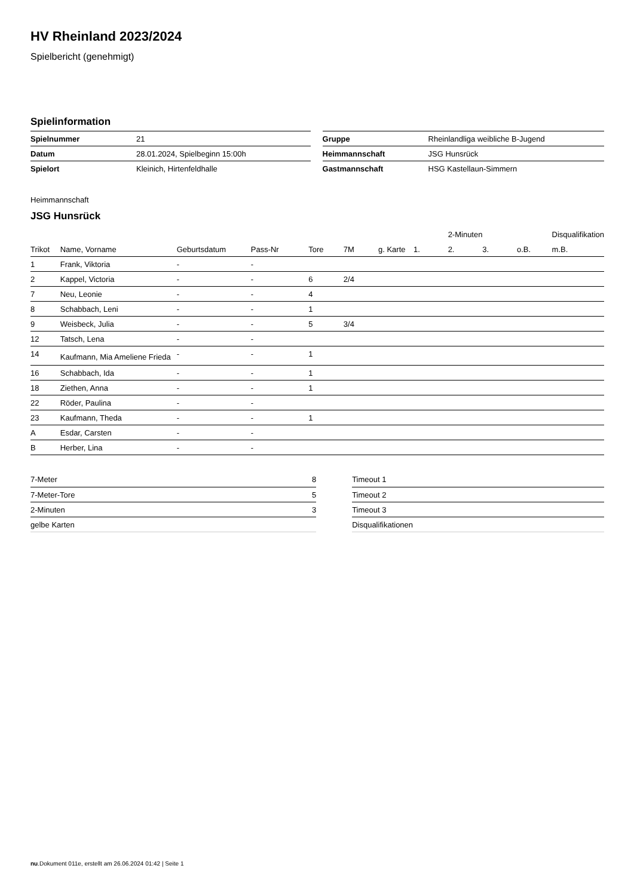HV Rheinland 2023/2024
Spielbericht (genehmigt)
Spielinformation
| Spielnummer | 21 |
| Datum | 28.01.2024, Spielbeginn 15:00h |
| Spielort | Kleinich, Hirtenfeldhalle |
| Gruppe | Rheinlandliga weibliche B-Jugend |
| Heimmannschaft | JSG Hunsrück |
| Gastmannschaft | HSG Kastellaun-Simmern |
Heimmannschaft
JSG Hunsrück
| | | | | | | | | 2-Minuten | | | Disqualifikation |
| --- | --- | --- | --- | --- | --- | --- | --- | --- | --- | --- | --- |
| Trikot | Name, Vorname | Geburtsdatum | Pass-Nr | Tore | 7M | g. Karte | 1. | 2. | 3. | o.B. | m.B. |
| 1 | Frank, Viktoria | - | - | | | | | | | | |
| 2 | Kappel, Victoria | - | - | 6 | 2/4 | | | | | | |
| 7 | Neu, Leonie | - | - | 4 | | | | | | | |
| 8 | Schabbach, Leni | - | - | 1 | | | | | | | |
| 9 | Weisbeck, Julia | - | - | 5 | 3/4 | | | | | | |
| 12 | Tatsch, Lena | - | - | | | | | | | | |
| 14 | Kaufmann, Mia Ameliene Frieda | - | - | 1 | | | | | | | |
| 16 | Schabbach, Ida | - | - | 1 | | | | | | | |
| 18 | Ziethen, Anna | - | - | 1 | | | | | | | |
| 22 | Röder, Paulina | - | - | | | | | | | | |
| 23 | Kaufmann, Theda | - | - | 1 | | | | | | | |
| A | Esdar, Carsten | - | - | | | | | | | | |
| B | Herber, Lina | - | - | | | | | | | | |
| 7-Meter | 8 |
| 7-Meter-Tore | 5 |
| 2-Minuten | 3 |
| gelbe Karten | |
| Timeout 1 |
| Timeout 2 |
| Timeout 3 |
| Disqualifikationen |
nu.Dokument 011e, erstellt am 26.06.2024 01:42 | Seite 1